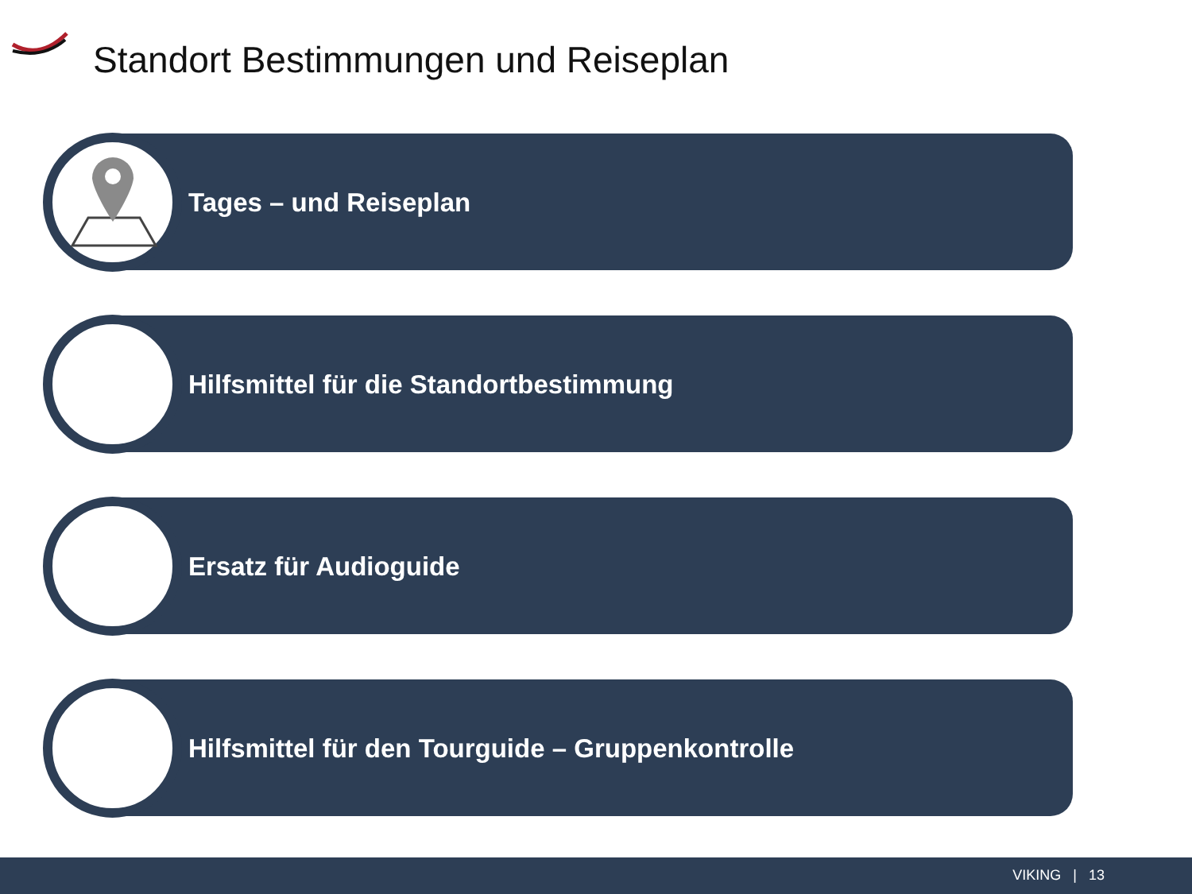Standort Bestimmungen und Reiseplan
Tages – und Reiseplan
Hilfsmittel für die Standortbestimmung
Ersatz für Audioguide
Hilfsmittel für den Tourguide – Gruppenkontrolle
VIKING | 13